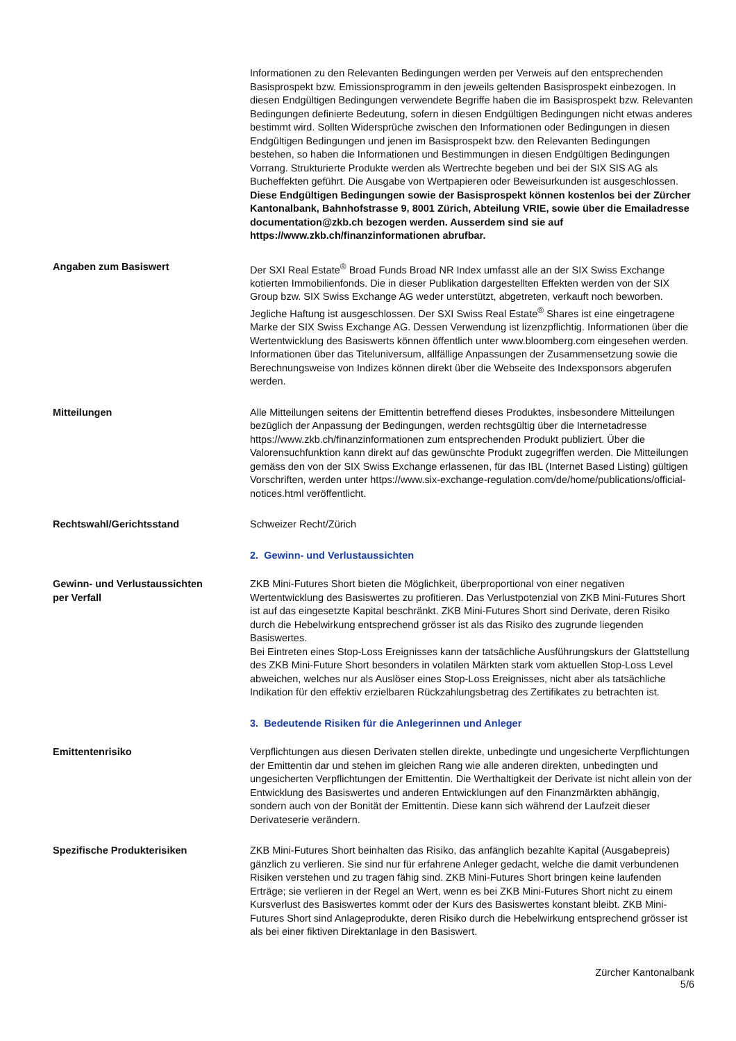Informationen zu den Relevanten Bedingungen werden per Verweis auf den entsprechenden Basisprospekt bzw. Emissionsprogramm in den jeweils geltenden Basisprospekt einbezogen. In diesen Endgültigen Bedingungen verwendete Begriffe haben die im Basisprospekt bzw. Relevanten Bedingungen definierte Bedeutung, sofern in diesen Endgültigen Bedingungen nicht etwas anderes bestimmt wird. Sollten Widersprüche zwischen den Informationen oder Bedingungen in diesen Endgültigen Bedingungen und jenen im Basisprospekt bzw. den Relevanten Bedingungen bestehen, so haben die Informationen und Bestimmungen in diesen Endgültigen Bedingungen Vorrang. Strukturierte Produkte werden als Wertrechte begeben und bei der SIX SIS AG als Bucheffekten geführt. Die Ausgabe von Wertpapieren oder Beweisurkunden ist ausgeschlossen. Diese Endgültigen Bedingungen sowie der Basisprospekt können kostenlos bei der Zürcher Kantonalbank, Bahnhofstrasse 9, 8001 Zürich, Abteilung VRIE, sowie über die Emailadresse documentation@zkb.ch bezogen werden. Ausserdem sind sie auf https://www.zkb.ch/finanzinformationen abrufbar.
Angaben zum Basiswert Der SXI Real Estate<sup>®</sup> Broad Funds Broad NR Index umfasst alle an der SIX Swiss Exchange kotierten Immobilienfonds. Die in dieser Publikation dargestellten Effekten werden von der SIX Group bzw. SIX Swiss Exchange AG weder unterstützt, abgetreten, verkauft noch beworben. Jegliche Haftung ist ausgeschlossen. Der SXI Swiss Real Estate<sup>®</sup> Shares ist eine eingetragene Marke der SIX Swiss Exchange AG. Dessen Verwendung ist lizenzpflichtig. Informationen über die Wertentwicklung des Basiswerts können öffentlich unter www.bloomberg.com eingesehen werden. Informationen über das Titeluniversum, allfällige Anpassungen der Zusammensetzung sowie die Berechnungsweise von Indizes können direkt über die Webseite des Indexsponsors abgerufen werden.
Mitteilungen Alle Mitteilungen seitens der Emittentin betreffend dieses Produktes, insbesondere Mitteilungen bezüglich der Anpassung der Bedingungen, werden rechtsgültig über die Internetadresse https://www.zkb.ch/finanzinformationen zum entsprechenden Produkt publiziert. Über die Valorensuchfunktion kann direkt auf das gewünschte Produkt zugegriffen werden. Die Mitteilungen gemäss den von der SIX Swiss Exchange erlassenen, für das IBL (Internet Based Listing) gültigen Vorschriften, werden unter https://www.six-exchange-regulation.com/de/home/publications/official-notices.html veröffentlicht.
Rechtswahl/Gerichtsstand Schweizer Recht/Zürich
2. Gewinn- und Verlustaussichten
Gewinn- und Verlustaussichten
per Verfall
ZKB Mini-Futures Short bieten die Möglichkeit, überproportional von einer negativen Wertentwicklung des Basiswertes zu profitieren. Das Verlustpotenzial von ZKB Mini-Futures Short ist auf das eingesetzte Kapital beschränkt. ZKB Mini-Futures Short sind Derivate, deren Risiko durch die Hebelwirkung entsprechend grösser ist als das Risiko des zugrunde liegenden Basiswertes.
Bei Eintreten eines Stop-Loss Ereignisses kann der tatsächliche Ausführungskurs der Glattstellung des ZKB Mini-Future Short besonders in volatilen Märkten stark vom aktuellen Stop-Loss Level abweichen, welches nur als Auslöser eines Stop-Loss Ereignisses, nicht aber als tatsächliche Indikation für den effektiv erzielbaren Rückzahlungsbetrag des Zertifikates zu betrachten ist.
3. Bedeutende Risiken für die Anlegerinnen und Anleger
Emittentenrisiko Verpflichtungen aus diesen Derivaten stellen direkte, unbedingte und ungesicherte Verpflichtungen der Emittentin dar und stehen im gleichen Rang wie alle anderen direkten, unbedingten und ungesicherten Verpflichtungen der Emittentin. Die Werthaltigkeit der Derivate ist nicht allein von der Entwicklung des Basiswertes und anderen Entwicklungen auf den Finanzmärkten abhängig, sondern auch von der Bonität der Emittentin. Diese kann sich während der Laufzeit dieser Derivateserie verändern.
Spezifische Produkterisiken ZKB Mini-Futures Short beinhalten das Risiko, das anfänglich bezahlte Kapital (Ausgabepreis) gänzlich zu verlieren. Sie sind nur für erfahrene Anleger gedacht, welche die damit verbundenen Risiken verstehen und zu tragen fähig sind. ZKB Mini-Futures Short bringen keine laufenden Erträge; sie verlieren in der Regel an Wert, wenn es bei ZKB Mini-Futures Short nicht zu einem Kursverlust des Basiswertes kommt oder der Kurs des Basiswertes konstant bleibt. ZKB Mini-Futures Short sind Anlageprodukte, deren Risiko durch die Hebelwirkung entsprechend grösser ist als bei einer fiktiven Direktanlage in den Basiswert.
Zürcher Kantonalbank
5/6